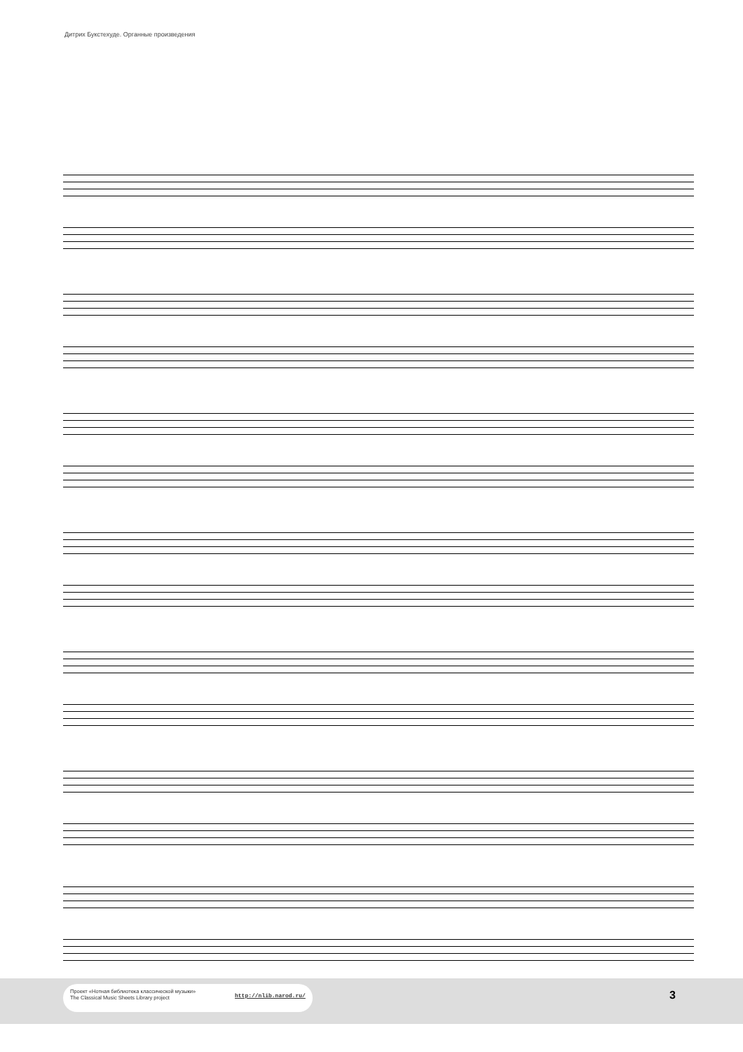Дитрих Букстехуде. Органные произведения
Проект «Нотная библиотека классической музыки»
The Classical Music Sheets Library project
http://nlib.narod.ru/
3